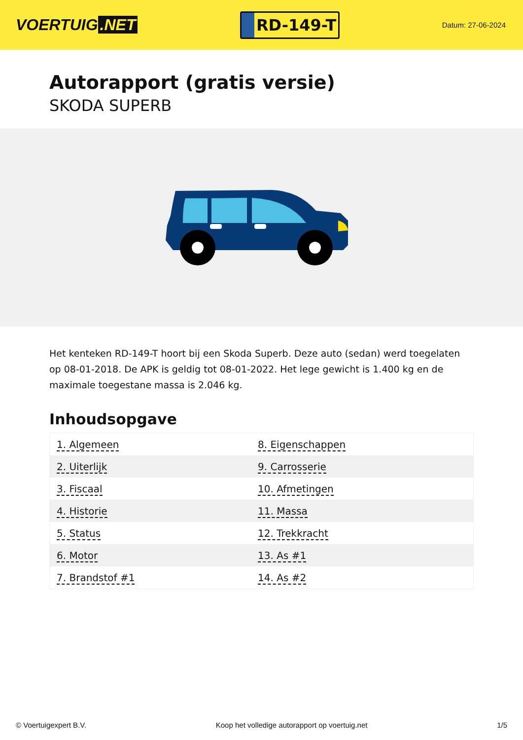VOERTUIG.NET
RD-149-T
Datum: 27-06-2024
Autorapport (gratis versie)
SKODA SUPERB
Het kenteken RD-149-T hoort bij een Skoda Superb. Deze auto (sedan) werd toegelaten op 08-01-2018. De APK is geldig tot 08-01-2022. Het lege gewicht is 1.400 kg en de maximale toegestane massa is 2.046 kg.
Inhoudsopgave
| 1. Algemeen | 8. Eigenschappen |
| 2. Uiterlijk | 9. Carrosserie |
| 3. Fiscaal | 10. Afmetingen |
| 4. Historie | 11. Massa |
| 5. Status | 12. Trekkracht |
| 6. Motor | 13. As #1 |
| 7. Brandstof #1 | 14. As #2 |
© Voertuigexpert B.V. Koop het volledige autorapport op voertuig.net 1/5